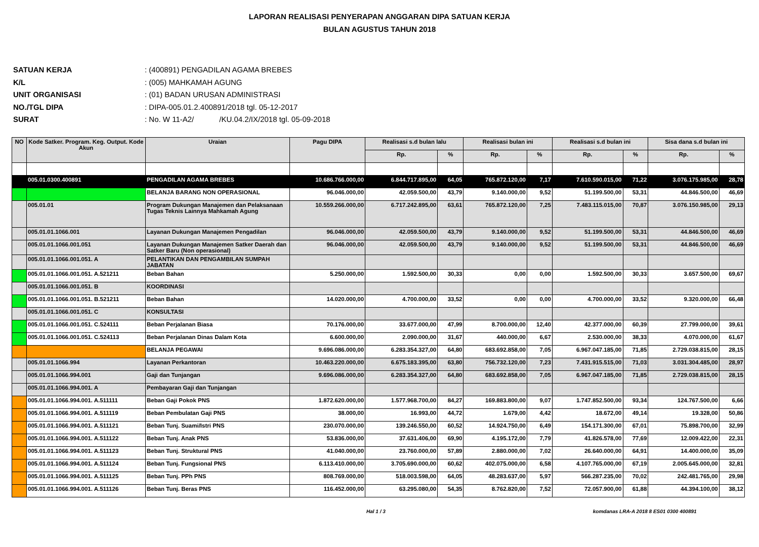LAPORAN REALISASI PENYERAPAN ANGGARAN DIPA SATUAN KERJA
BULAN AGUSTUS TAHUN 2018
SATUAN KERJA: (400891) PENGADILAN AGAMA BREBES
K/L: (005) MAHKAMAH AGUNG
UNIT ORGANISASI: (01) BADAN URUSAN ADMINISTRASI
NO./TGL DIPA: DIPA-005.01.2.400891/2018 tgl. 05-12-2017
SURAT: No. W 11-A2/ /KU.04.2/IX/2018 tgl. 05-09-2018
| NO | Kode Satker. Program. Keg. Output. Kode Akun | Uraian | Pagu DIPA | Realisasi s.d bulan lalu | | Realisasi bulan ini | | Realisasi s.d bulan ini | | Sisa dana s.d bulan ini | |
| --- | --- | --- | --- | --- | --- | --- | --- | --- | --- | --- | --- |
| | | | | Rp. | % | Rp. | % | Rp. | % | Rp. | % |
| | 005.01.0300.400891 | PENGADILAN AGAMA BREBES | 10.686.766.000,00 | 6.844.717.895,00 | 64,05 | 765.872.120,00 | 7,17 | 7.610.590.015,00 | 71,22 | 3.076.175.985,00 | 28,78 |
| | | BELANJA BARANG NON OPERASIONAL | 96.046.000,00 | 42.059.500,00 | 43,79 | 9.140.000,00 | 9,52 | 51.199.500,00 | 53,31 | 44.846.500,00 | 46,69 |
| | 005.01.01 | Program Dukungan Manajemen dan Pelaksanaan Tugas Teknis Lainnya Mahkamah Agung | 10.559.266.000,00 | 6.717.242.895,00 | 63,61 | 765.872.120,00 | 7,25 | 7.483.115.015,00 | 70,87 | 3.076.150.985,00 | 29,13 |
| | 005.01.01.1066.001 | Layanan Dukungan Manajemen Pengadilan | 96.046.000,00 | 42.059.500,00 | 43,79 | 9.140.000,00 | 9,52 | 51.199.500,00 | 53,31 | 44.846.500,00 | 46,69 |
| | 005.01.01.1066.001.051 | Layanan Dukungan Manajemen Satker Daerah dan Satker Baru (Non operasional) | 96.046.000,00 | 42.059.500,00 | 43,79 | 9.140.000,00 | 9,52 | 51.199.500,00 | 53,31 | 44.846.500,00 | 46,69 |
| | 005.01.01.1066.001.051. A | PELANTIKAN DAN PENGAMBILAN SUMPAH JABATAN | | | | | | | | | |
| | 005.01.01.1066.001.051. A.521211 | Beban Bahan | 5.250.000,00 | 1.592.500,00 | 30,33 | 0,00 | 0,00 | 1.592.500,00 | 30,33 | 3.657.500,00 | 69,67 |
| | 005.01.01.1066.001.051. B | KOORDINASI | | | | | | | | | |
| | 005.01.01.1066.001.051. B.521211 | Beban Bahan | 14.020.000,00 | 4.700.000,00 | 33,52 | 0,00 | 0,00 | 4.700.000,00 | 33,52 | 9.320.000,00 | 66,48 |
| | 005.01.01.1066.001.051. C | KONSULTASI | | | | | | | | | |
| | 005.01.01.1066.001.051. C.524111 | Beban Perjalanan Biasa | 70.176.000,00 | 33.677.000,00 | 47,99 | 8.700.000,00 | 12,40 | 42.377.000,00 | 60,39 | 27.799.000,00 | 39,61 |
| | 005.01.01.1066.001.051. C.524113 | Beban Perjalanan Dinas Dalam Kota | 6.600.000,00 | 2.090.000,00 | 31,67 | 440.000,00 | 6,67 | 2.530.000,00 | 38,33 | 4.070.000,00 | 61,67 |
| | | BELANJA PEGAWAI | 9.696.086.000,00 | 6.283.354.327,00 | 64,80 | 683.692.858,00 | 7,05 | 6.967.047.185,00 | 71,85 | 2.729.038.815,00 | 28,15 |
| | 005.01.01.1066.994 | Layanan Perkantoran | 10.463.220.000,00 | 6.675.183.395,00 | 63,80 | 756.732.120,00 | 7,23 | 7.431.915.515,00 | 71,03 | 3.031.304.485,00 | 28,97 |
| | 005.01.01.1066.994.001 | Gaji dan Tunjangan | 9.696.086.000,00 | 6.283.354.327,00 | 64,80 | 683.692.858,00 | 7,05 | 6.967.047.185,00 | 71,85 | 2.729.038.815,00 | 28,15 |
| | 005.01.01.1066.994.001. A | Pembayaran Gaji dan Tunjangan | | | | | | | | | |
| | 005.01.01.1066.994.001. A.511111 | Beban Gaji Pokok PNS | 1.872.620.000,00 | 1.577.968.700,00 | 84,27 | 169.883.800,00 | 9,07 | 1.747.852.500,00 | 93,34 | 124.767.500,00 | 6,66 |
| | 005.01.01.1066.994.001. A.511119 | Beban Pembulatan Gaji PNS | 38.000,00 | 16.993,00 | 44,72 | 1.679,00 | 4,42 | 18.672,00 | 49,14 | 19.328,00 | 50,86 |
| | 005.01.01.1066.994.001. A.511121 | Beban Tunj. Suami/Istri PNS | 230.070.000,00 | 139.246.550,00 | 60,52 | 14.924.750,00 | 6,49 | 154.171.300,00 | 67,01 | 75.898.700,00 | 32,99 |
| | 005.01.01.1066.994.001. A.511122 | Beban Tunj. Anak PNS | 53.836.000,00 | 37.631.406,00 | 69,90 | 4.195.172,00 | 7,79 | 41.826.578,00 | 77,69 | 12.009.422,00 | 22,31 |
| | 005.01.01.1066.994.001. A.511123 | Beban Tunj. Struktural PNS | 41.040.000,00 | 23.760.000,00 | 57,89 | 2.880.000,00 | 7,02 | 26.640.000,00 | 64,91 | 14.400.000,00 | 35,09 |
| | 005.01.01.1066.994.001. A.511124 | Beban Tunj. Fungsional PNS | 6.113.410.000,00 | 3.705.690.000,00 | 60,62 | 402.075.000,00 | 6,58 | 4.107.765.000,00 | 67,19 | 2.005.645.000,00 | 32,81 |
| | 005.01.01.1066.994.001. A.511125 | Beban Tunj. PPh PNS | 808.769.000,00 | 518.003.598,00 | 64,05 | 48.283.637,00 | 5,97 | 566.287.235,00 | 70,02 | 242.481.765,00 | 29,98 |
| | 005.01.01.1066.994.001. A.511126 | Beban Tunj. Beras PNS | 116.452.000,00 | 63.295.080,00 | 54,35 | 8.762.820,00 | 7,52 | 72.057.900,00 | 61,88 | 44.394.100,00 | 38,12 |
Hal 1 / 3 komdanas LRA-A 2018 8 ES01 0300 400891